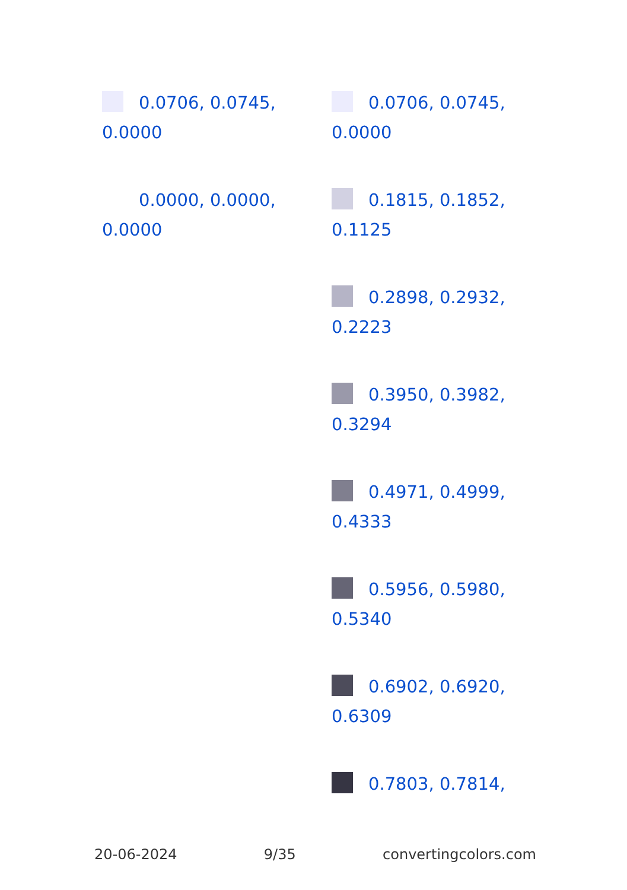0.0706, 0.0745, 0.0000
0.0000, 0.0000, 0.0000
0.0706, 0.0745, 0.0000
0.1815, 0.1852, 0.1125
0.2898, 0.2932, 0.2223
0.3950, 0.3982, 0.3294
0.4971, 0.4999, 0.4333
0.5956, 0.5980, 0.5340
0.6902, 0.6920, 0.6309
0.7803, 0.7814,
20-06-2024 9/35 convertingcolors.com